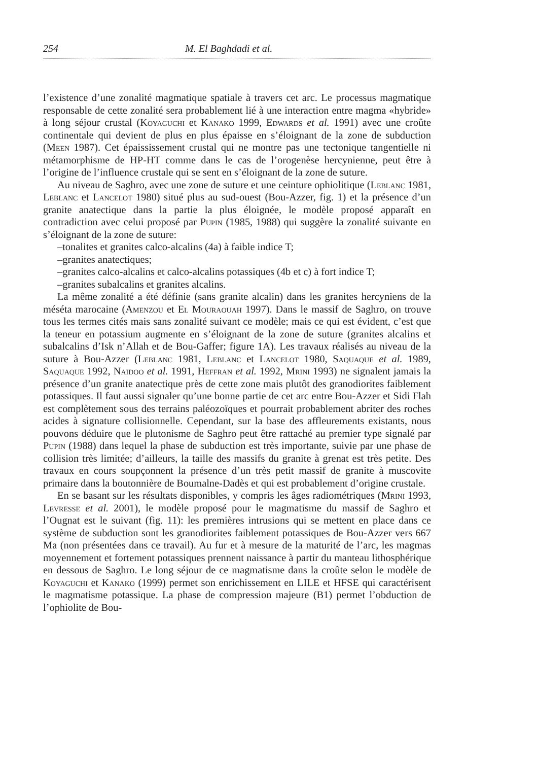254 M. El Baghdadi et al.
l’existence d’une zonalité magmatique spatiale à travers cet arc. Le processus magmatique responsable de cette zonalité sera probablement lié à une interaction entre magma «hybride» à long séjour crustal (Koyaguchi et Kanako 1999, Edwards et al. 1991) avec une croûte continentale qui devient de plus en plus épaisse en s’éloignant de la zone de subduction (Meen 1987). Cet épaississement crustal qui ne montre pas une tectonique tangentielle ni métamorphisme de HP-HT comme dans le cas de l’orogenèse hercynienne, peut être à l’origine de l’influence crustale qui se sent en s’éloignant de la zone de suture.
Au niveau de Saghro, avec une zone de suture et une ceinture ophiolitique (Leblanc 1981, Leblanc et Lancelot 1980) situé plus au sud-ouest (Bou-Azzer, fig. 1) et la présence d’un granite anatectique dans la partie la plus éloignée, le modèle proposé apparaît en contradiction avec celui proposé par Pupin (1985, 1988) qui suggère la zonalité suivante en s’éloignant de la zone de suture:
–tonalites et granites calco-alcalins (4a) à faible indice T;
–granites anatectiques;
–granites calco-alcalins et calco-alcalins potassiques (4b et c) à fort indice T;
–granites subalcalins et granites alcalins.
La même zonalité a été définie (sans granite alcalin) dans les granites hercyniens de la méséta marocaine (Amenzou et El Mouraouah 1997). Dans le massif de Saghro, on trouve tous les termes cités mais sans zonalité suivant ce modèle; mais ce qui est évident, c’est que la teneur en potassium augmente en s’éloignant de la zone de suture (granites alcalins et subalcalins d’Isk n’Allah et de Bou-Gaffer; figure 1A). Les travaux réalisés au niveau de la suture à Bou-Azzer (Leblanc 1981, Leblanc et Lancelot 1980, Saquaque et al. 1989, Saquaque 1992, Naidoo et al. 1991, Heffran et al. 1992, Mrini 1993) ne signalent jamais la présence d’un granite anatectique près de cette zone mais plutôt des granodiorites faiblement potassiques. Il faut aussi signaler qu’une bonne partie de cet arc entre Bou-Azzer et Sidi Flah est complètement sous des terrains paléozoïques et pourrait probablement abriter des roches acides à signature collisionnelle. Cependant, sur la base des affleurements existants, nous pouvons déduire que le plutonisme de Saghro peut être rattaché au premier type signalé par Pupin (1988) dans lequel la phase de subduction est très importante, suivie par une phase de collision très limitée; d’ailleurs, la taille des massifs du granite à grenat est très petite. Des travaux en cours soupçonnent la présence d’un très petit massif de granite à muscovite primaire dans la boutonnière de Boumalne-Dadès et qui est probablement d’origine crustale.
En se basant sur les résultats disponibles, y compris les âges radiométriques (Mrini 1993, Levresse et al. 2001), le modèle proposé pour le magmatisme du massif de Saghro et l’Ougnat est le suivant (fig. 11): les premières intrusions qui se mettent en place dans ce système de subduction sont les granodiorites faiblement potassiques de Bou-Azzer vers 667 Ma (non présentées dans ce travail). Au fur et à mesure de la maturité de l’arc, les magmas moyennement et fortement potassiques prennent naissance à partir du manteau lithosphérique en dessous de Saghro. Le long séjour de ce magmatisme dans la croûte selon le modèle de Koyaguchi et Kanako (1999) permet son enrichissement en LILE et HFSE qui caractérisent le magmatisme potassique. La phase de compression majeure (B1) permet l’obduction de l’ophiolite de Bou-